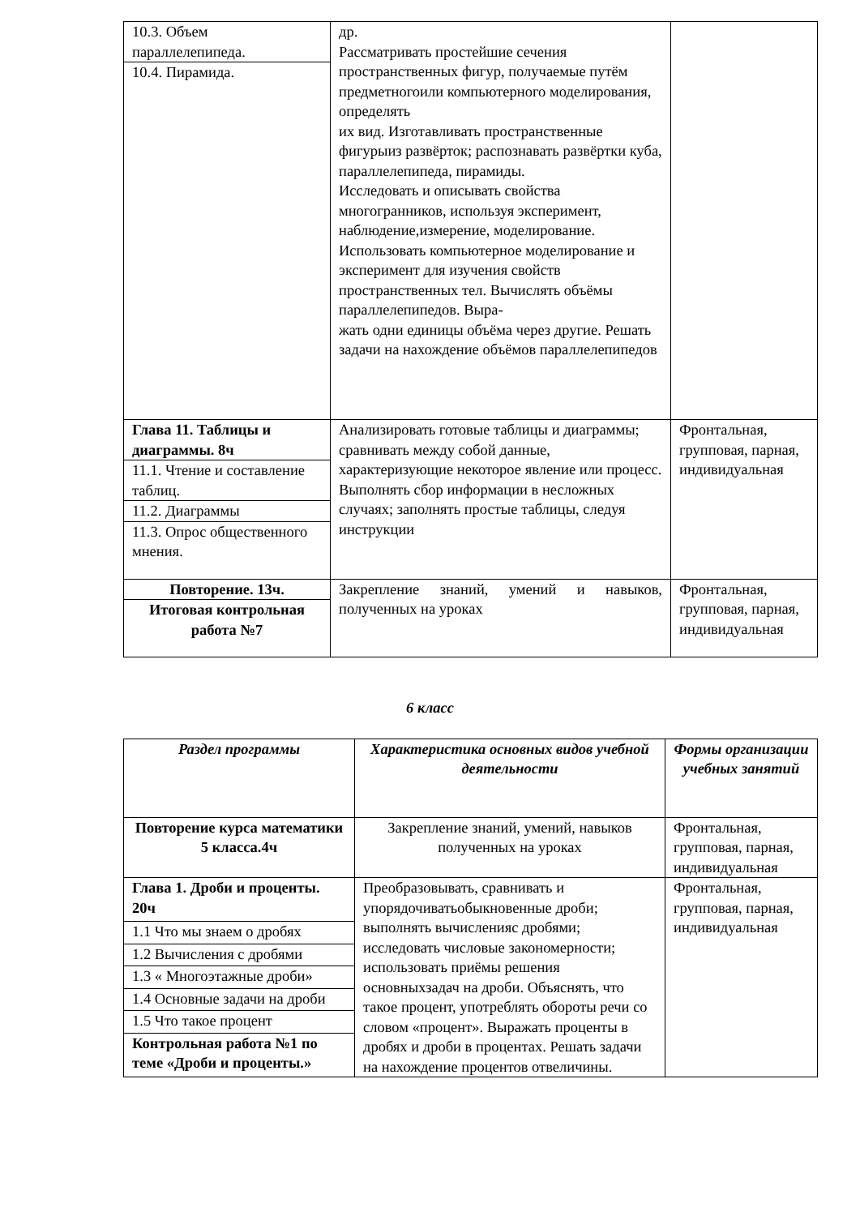| 10.3. Объем параллелепипеда. | др. Рассматривать простейшие сечения пространственных фигур, получаемые путём предметногоили компьютерного моделирования, определять их вид. Изготавливать пространственные фигурыиз развёрток; распознавать развёртки куба, параллелепипеда, пирамиды. Исследовать и описывать свойства многогранников, используя эксперимент, наблюдение,измерение, моделирование. Использовать компьютерное моделирование и эксперимент для изучения свойств пространственных тел. Вычислять объёмы параллелепипедов. Выра- жать одни единицы объёма через другие. Решать задачи на нахождение объёмов параллелепипедов | |
| 10.4. Пирамида. | | |
| Глава 11. Таблицы и диаграммы. 8ч | Анализировать готовые таблицы и диаграммы; сравнивать между собой данные, характеризующие некоторое явление или процесс. Выполнять сбор информации в несложных случаях; заполнять простые таблицы, следуя инструкции | Фронтальная, групповая, парная, индивидуальная |
| 11.1. Чтение и составление таблиц. | | |
| 11.2. Диаграммы | | |
| 11.3. Опрос общественного мнения. | | |
| Повторение. 13ч. | Закрепление знаний, умений и навыков, полученных на уроках | Фронтальная, групповая, парная, индивидуальная |
| Итоговая контрольная работа №7 | | |
6 класс
| Раздел программы | Характеристика основных видов учебной деятельности | Формы организации учебных занятий |
| --- | --- | --- |
| Повторение курса математики 5 класса.4ч | Закрепление знаний, умений, навыков полученных на уроках | Фронтальная, групповая, парная, индивидуальная |
| Глава 1. Дроби и проценты. 20ч | Преобразовывать, сравнивать и упорядочиватьобыкновенные дроби; выполнять вычисленияс дробями; исследовать числовые закономерности; использовать приёмы решения основныхзадач на дроби. Объяснять, что такое процент, употреблять обороты речи со словом «процент». Выражать проценты в дробях и дроби в процентах. Решать задачи на нахождение процентов отвеличины. | Фронтальная, групповая, парная, индивидуальная |
| 1.1 Что мы знаем о дробях | | |
| 1.2 Вычисления с дробями | | |
| 1.3 « Многоэтажные дроби» | | |
| 1.4 Основные задачи на дроби | | |
| 1.5 Что такое процент | | |
| Контрольная работа №1 по теме «Дроби и проценты.» | | |